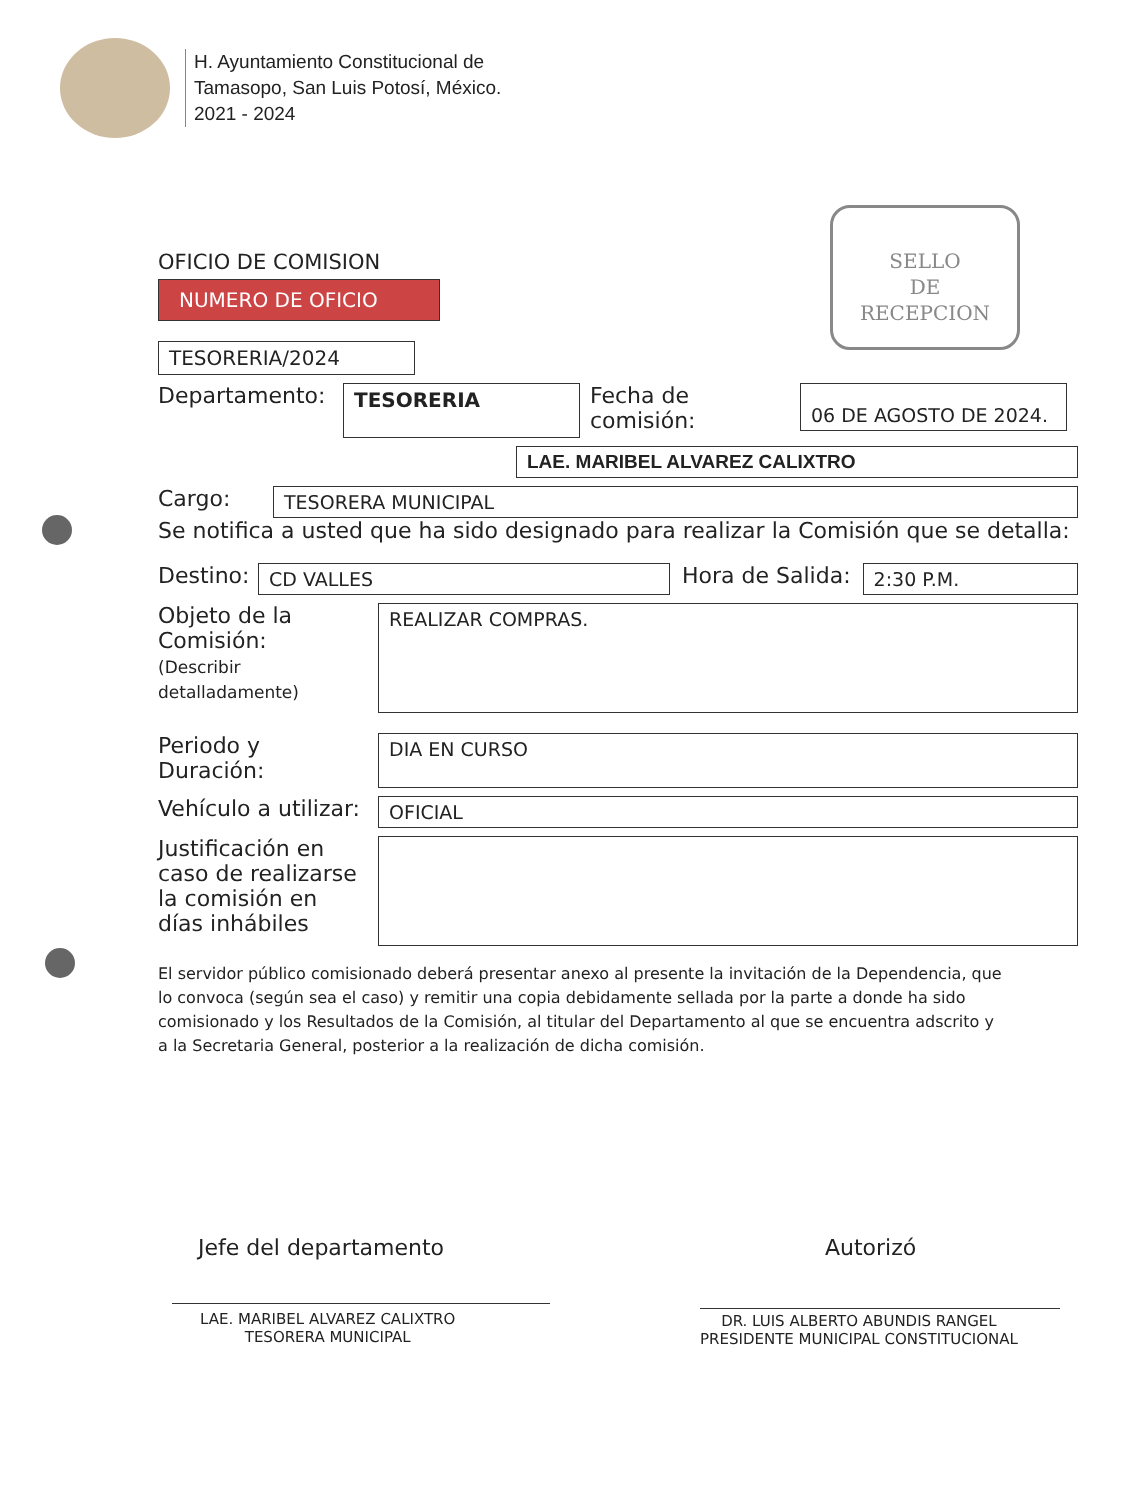H. Ayuntamiento Constitucional de
Tamasopo, San Luis Potosí, México.
2021 - 2024
SELLO
DE
RECEPCION
OFICIO DE COMISION
NUMERO DE OFICIO
TESORERIA/2024
Departamento:
TESORERIA
Fecha de comisión:
06 DE AGOSTO DE 2024.
LAE. MARIBEL ALVAREZ CALIXTRO
Cargo:
TESORERA MUNICIPAL
Se notifica a usted que ha sido designado para realizar la Comisión que se detalla:
Destino:
CD VALLES
Hora de Salida:
2:30 P.M.
Objeto de la Comisión:
(Describir detalladamente)
REALIZAR COMPRAS.
Periodo y Duración:
DIA EN CURSO
Vehículo a utilizar:
OFICIAL
Justificación en caso de realizarse la comisión en días inhábiles
El servidor público comisionado deberá presentar anexo al presente la invitación de la Dependencia, que lo convoca (según sea el caso) y remitir una copia debidamente sellada por la parte a donde ha sido comisionado y los Resultados de la Comisión, al titular del Departamento al que se encuentra adscrito y a la Secretaria General, posterior a la realización de dicha comisión.
Jefe del departamento Autorizó
LAE. MARIBEL ALVAREZ CALIXTRO
TESORERA MUNICIPAL
DR. LUIS ALBERTO ABUNDIS RANGEL
PRESIDENTE MUNICIPAL CONSTITUCIONAL